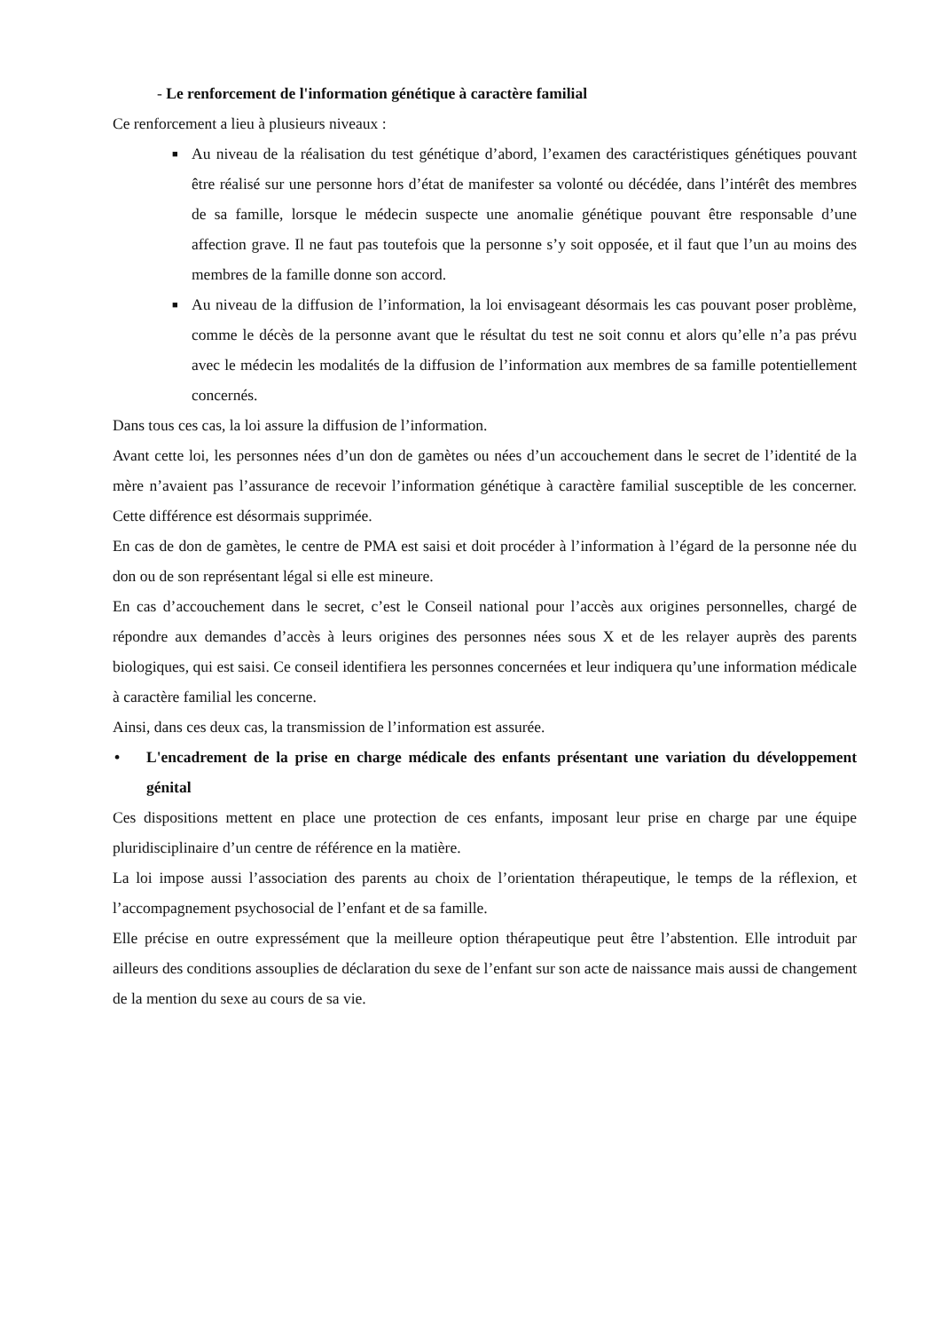- Le renforcement de l'information génétique à caractère familial
Ce renforcement a lieu à plusieurs niveaux :
■ Au niveau de la réalisation du test génétique d’abord, l’examen des caractéristiques génétiques pouvant être réalisé sur une personne hors d’état de manifester sa volonté ou décédée, dans l’intérêt des membres de sa famille, lorsque le médecin suspecte une anomalie génétique pouvant être responsable d’une affection grave. Il ne faut pas toutefois que la personne s’y soit opposée, et il faut que l’un au moins des membres de la famille donne son accord.
■ Au niveau de la diffusion de l’information, la loi envisageant désormais les cas pouvant poser problème, comme le décès de la personne avant que le résultat du test ne soit connu et alors qu’elle n’a pas prévu avec le médecin les modalités de la diffusion de l’information aux membres de sa famille potentiellement concernés.
Dans tous ces cas, la loi assure la diffusion de l’information.
Avant cette loi, les personnes nées d’un don de gamètes ou nées d’un accouchement dans le secret de l’identité de la mère n’avaient pas l’assurance de recevoir l’information génétique à caractère familial susceptible de les concerner. Cette différence est désormais supprimée.
En cas de don de gamètes, le centre de PMA est saisi et doit procéder à l’information à l’égard de la personne née du don ou de son représentant légal si elle est mineure.
En cas d’accouchement dans le secret, c’est le Conseil national pour l’accès aux origines personnelles, chargé de répondre aux demandes d’accès à leurs origines des personnes nées sous X et de les relayer auprès des parents biologiques, qui est saisi. Ce conseil identifiera les personnes concernées et leur indiquera qu’une information médicale à caractère familial les concerne.
Ainsi, dans ces deux cas, la transmission de l’information est assurée.
• L'encadrement de la prise en charge médicale des enfants présentant une variation du développement génital
Ces dispositions mettent en place une protection de ces enfants, imposant leur prise en charge par une équipe pluridisciplinaire d’un centre de référence en la matière.
La loi impose aussi l’association des parents au choix de l’orientation thérapeutique, le temps de la réflexion, et l’accompagnement psychosocial de l’enfant et de sa famille.
Elle précise en outre expressément que la meilleure option thérapeutique peut être l’abstention. Elle introduit par ailleurs des conditions assouplies de déclaration du sexe de l’enfant sur son acte de naissance mais aussi de changement de la mention du sexe au cours de sa vie.